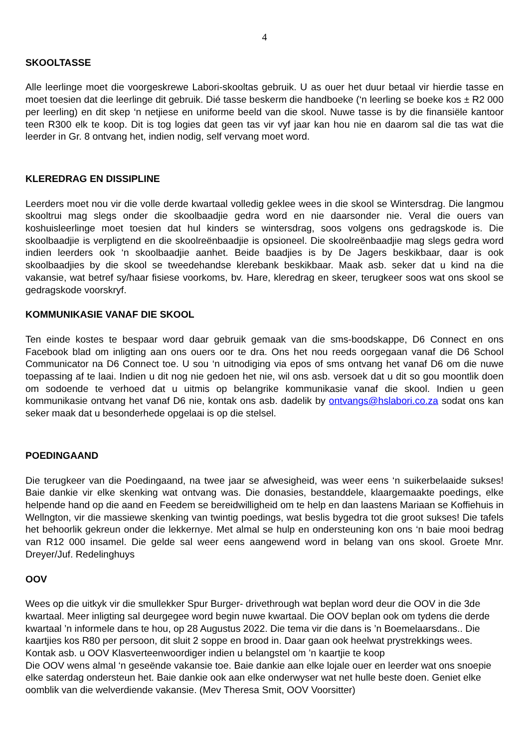4
SKOOLTASSE
Alle leerlinge moet die voorgeskrewe Labori-skooltas gebruik. U as ouer het duur betaal vir hierdie tasse en moet toesien dat die leerlinge dit gebruik. Dié tasse beskerm die handboeke (‘n leerling se boeke kos ± R2 000 per leerling) en dit skep ‘n netjiese en uniforme beeld van die skool. Nuwe tasse is by die finansiële kantoor teen R300 elk te koop. Dit is tog logies dat geen tas vir vyf jaar kan hou nie en daarom sal die tas wat die leerder in Gr. 8 ontvang het, indien nodig, self vervang moet word.
KLEREDRAG EN DISSIPLINE
Leerders moet nou vir die volle derde kwartaal volledig geklee wees in die skool se Wintersdrag. Die langmou skooltrui mag slegs onder die skoolbaadjie gedra word en nie daarsonder nie. Veral die ouers van koshuisleerlinge moet toesien dat hul kinders se wintersdrag, soos volgens ons gedragskode is. Die skoolbaadjie is verpligtend en die skoolreënbaadjie is opsioneel. Die skoolreënbaadjie mag slegs gedra word indien leerders ook ‘n skoolbaadjie aanhet. Beide baadjies is by De Jagers beskikbaar, daar is ook skoolbaadjies by die skool se tweedehandse klerebank beskikbaar. Maak asb. seker dat u kind na die vakansie, wat betref sy/haar fisiese voorkoms, bv. Hare, kleredrag en skeer, terugkeer soos wat ons skool se gedragskode voorskryf.
KOMMUNIKASIE VANAF DIE SKOOL
Ten einde kostes te bespaar word daar gebruik gemaak van die sms-boodskappe, D6 Connect en ons Facebook blad om inligting aan ons ouers oor te dra. Ons het nou reeds oorgegaan vanaf die D6 School Communicator na D6 Connect toe. U sou ‘n uitnodiging via epos of sms ontvang het vanaf D6 om die nuwe toepassing af te laai. Indien u dit nog nie gedoen het nie, wil ons asb. versoek dat u dit so gou moontlik doen om sodoende te verhoed dat u uitmis op belangrike kommunikasie vanaf die skool. Indien u geen kommunikasie ontvang het vanaf D6 nie, kontak ons asb. dadelik by ontvangs@hslabori.co.za sodat ons kan seker maak dat u besonderhede opgelaai is op die stelsel.
POEDINGAAND
Die terugkeer van die Poedingaand, na twee jaar se afwesigheid, was weer eens ‘n suikerbelaaide sukses! Baie dankie vir elke skenking wat ontvang was. Die donasies, bestanddele, klaargemaakte poedings, elke helpende hand op die aand en Feedem se bereidwilligheid om te help en dan laastens Mariaan se Koffiehuis in Wellngton, vir die massiewe skenking van twintig poedings, wat beslis bygedra tot die groot sukses! Die tafels het behoorlik gekreun onder die lekkernye. Met almal se hulp en ondersteuning kon ons ‘n baie mooi bedrag van R12 000 insamel. Die gelde sal weer eens aangewend word in belang van ons skool. Groete Mnr. Dreyer/Juf. Redelinghuys
OOV
Wees op die uitkyk vir die smullekker Spur Burger- drivethrough wat beplan word deur die OOV in die 3de kwartaal. Meer inligting sal deurgegee word begin nuwe kwartaal. Die OOV beplan ook om tydens die derde kwartaal ’n informele dans te hou, op 28 Augustus 2022. Die tema vir die dans is ’n Boemelaarsdans.. Die kaartjies kos R80 per persoon, dit sluit 2 soppe en brood in. Daar gaan ook heelwat prystrekkings wees. Kontak asb. u OOV Klasverteenwoordiger indien u belangstel om ’n kaartjie te koop
Die OOV wens almal ‘n geseënde vakansie toe. Baie dankie aan elke lojale ouer en leerder wat ons snoepie elke saterdag ondersteun het. Baie dankie ook aan elke onderwyser wat net hulle beste doen. Geniet elke oomblik van die welverdiende vakansie. (Mev Theresa Smit, OOV Voorsitter)